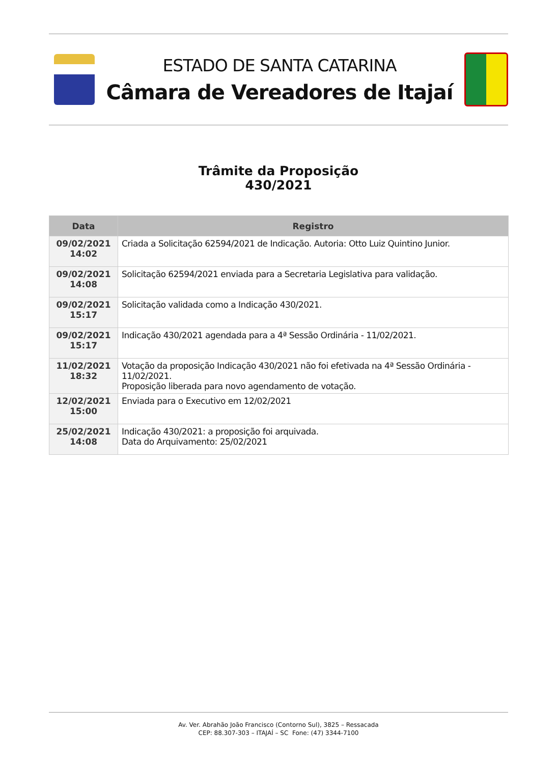ESTADO DE SANTA CATARINA
Câmara de Vereadores de Itajaí
Trâmite da Proposição
430/2021
| Data | Registro |
| --- | --- |
| 09/02/2021 14:02 | Criada a Solicitação 62594/2021 de Indicação. Autoria: Otto Luiz Quintino Junior. |
| 09/02/2021 14:08 | Solicitação 62594/2021 enviada para a Secretaria Legislativa para validação. |
| 09/02/2021 15:17 | Solicitação validada como a Indicação 430/2021. |
| 09/02/2021 15:17 | Indicação 430/2021 agendada para a 4ª Sessão Ordinária - 11/02/2021. |
| 11/02/2021 18:32 | Votação da proposição Indicação 430/2021 não foi efetivada na 4ª Sessão Ordinária - 11/02/2021. Proposição liberada para novo agendamento de votação. |
| 12/02/2021 15:00 | Enviada para o Executivo em 12/02/2021 |
| 25/02/2021 14:08 | Indicação 430/2021: a proposição foi arquivada. Data do Arquivamento: 25/02/2021 |
Av. Ver. Abrahão João Francisco (Contorno Sul), 3825 – Ressacada
CEP: 88.307-303 – ITAJAÍ – SC Fone: (47) 3344-7100